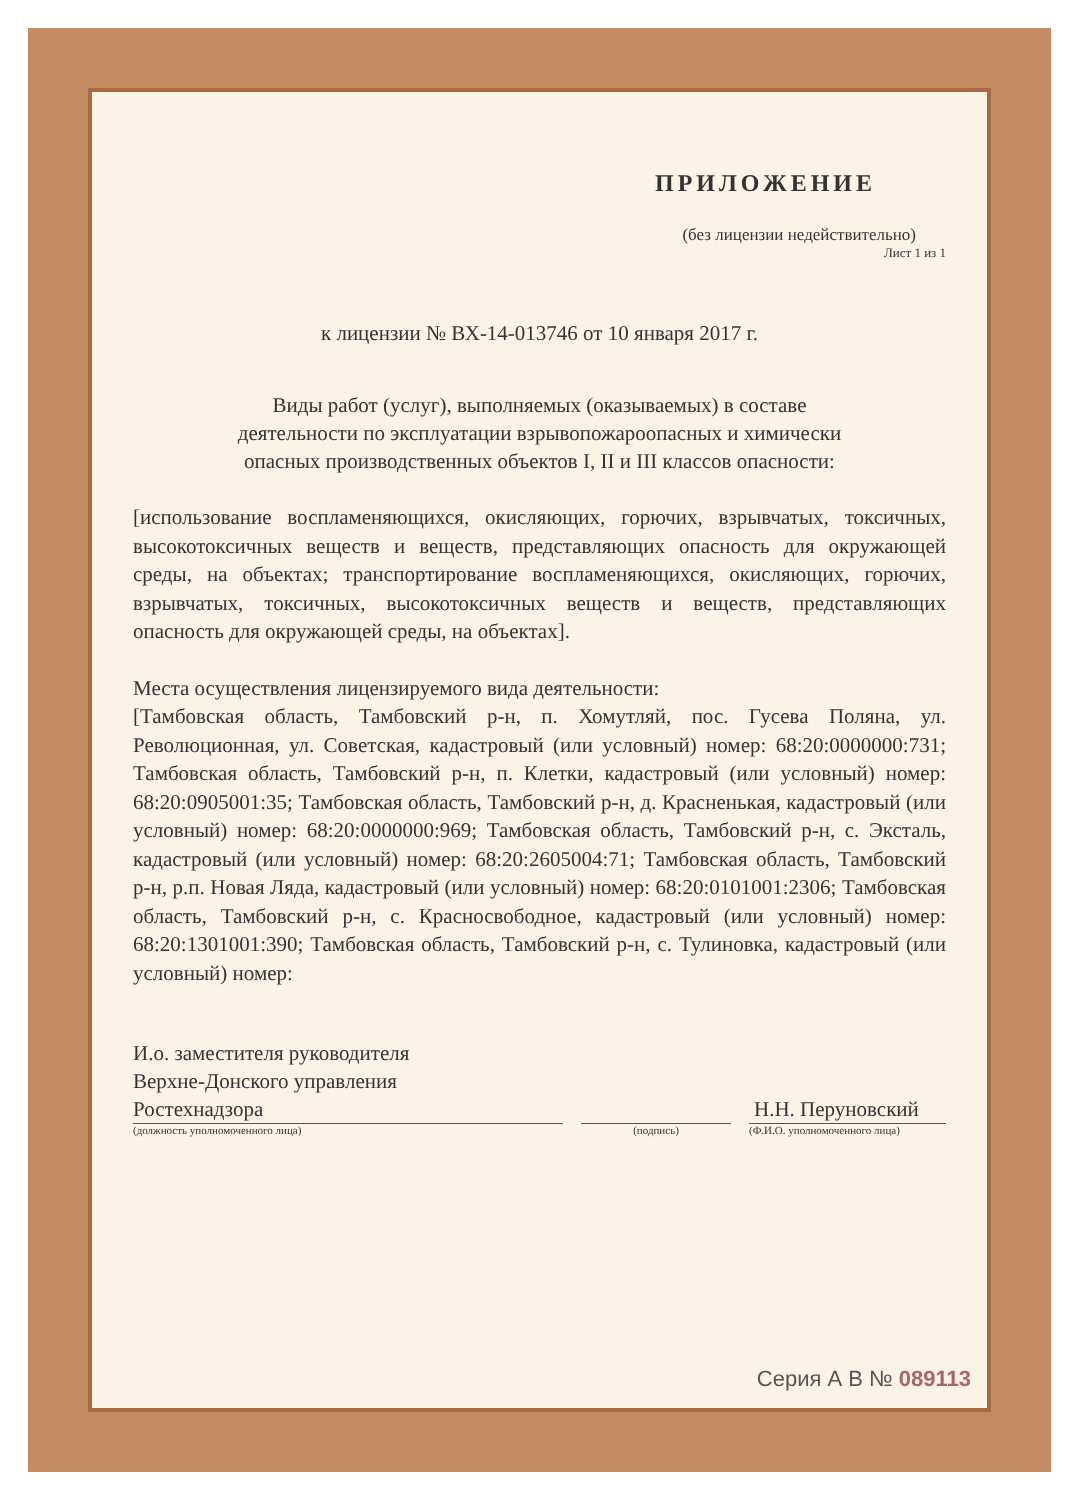ПРИЛОЖЕНИЕ
(без лицензии недействительно)
Лист 1 из 1
к лицензии № ВХ-14-013746 от 10 января 2017 г.
Виды работ (услуг), выполняемых (оказываемых) в составе
деятельности по эксплуатации взрывопожароопасных и химически
опасных производственных объектов I, II и III классов опасности:
[использование воспламеняющихся, окисляющих, горючих, взрывчатых, токсичных, высокотоксичных веществ и веществ, представляющих опасность для окружающей среды, на объектах; транспортирование воспламеняющихся, окисляющих, горючих, взрывчатых, токсичных, высокотоксичных веществ и веществ, представляющих опасность для окружающей среды, на объектах].
Места осуществления лицензируемого вида деятельности:
[Тамбовская область, Тамбовский р-н, п. Хомутляй, пос. Гусева Поляна, ул. Революционная, ул. Советская, кадастровый (или условный) номер: 68:20:0000000:731; Тамбовская область, Тамбовский р-н, п. Клетки, кадастровый (или условный) номер: 68:20:0905001:35; Тамбовская область, Тамбовский р-н, д. Красненькая, кадастровый (или условный) номер: 68:20:0000000:969; Тамбовская область, Тамбовский р-н, с. Эксталь, кадастровый (или условный) номер: 68:20:2605004:71; Тамбовская область, Тамбовский р-н, р.п. Новая Ляда, кадастровый (или условный) номер: 68:20:0101001:2306; Тамбовская область, Тамбовский р-н, с. Красносвободное, кадастровый (или условный) номер: 68:20:1301001:390; Тамбовская область, Тамбовский р-н, с. Тулиновка, кадастровый (или условный) номер:
И.о. заместителя руководителя
Верхне-Донского управления
Ростехнадзора
Н.Н. Перуновский
(должность уполномоченного лица) (подпись) (Ф.И.О. уполномоченного лица)
Серия А В № 089113